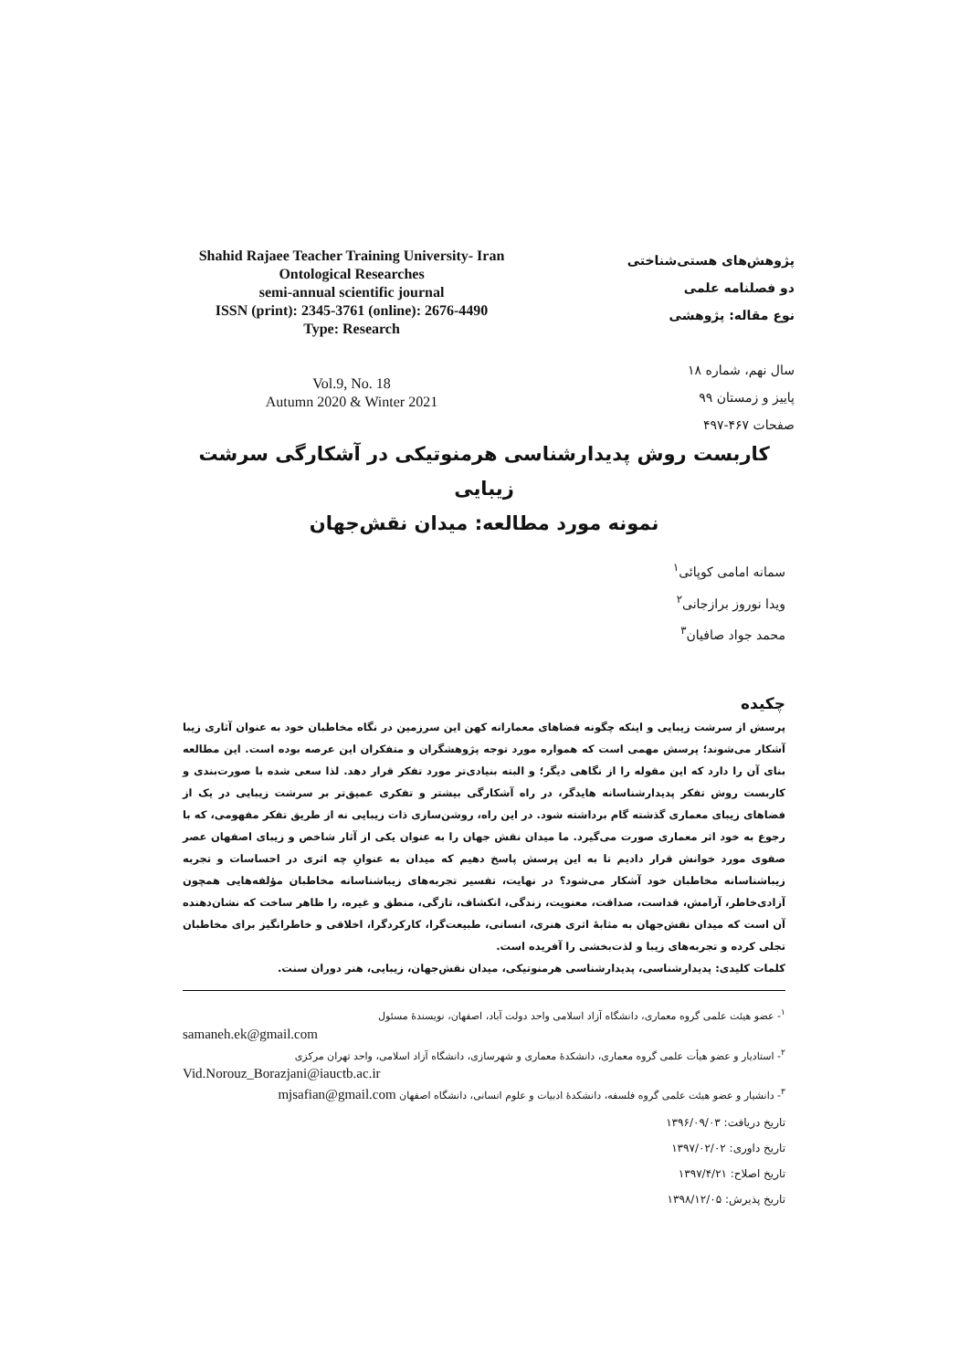Shahid Rajaee Teacher Training University- Iran
Ontological Researches
semi-annual scientific journal
ISSN (print): 2345-3761 (online): 2676-4490
Type: Research
Vol.9, No. 18
Autumn 2020 & Winter 2021
پژوهش‌های هستی‌شناختی
دو فصلنامه علمی
نوع مقاله: پژوهشی
سال نهم، شماره ۱۸
پاییز و زمستان ۹۹
صفحات ۴۶۷-۴۹۷
کاربست روش پدیدارشناسی هرمنوتیکی در آشکارگی سرشت زیبایی
نمونه مورد مطالعه: میدان نقش‌جهان
سمانه امامی کوپائی<sup>۱</sup>
ویدا نوروز برازجانی<sup>۲</sup>
محمد جواد صافیان<sup>۳</sup>
چکیده
پرسش از سرشت زیبایی و اینکه چگونه فضاهای معمارانه کهن این سرزمین در نگاه مخاطبان خود به عنوان آثاری زیبا آشکار می‌شوند؛ پرسش مهمی است که همواره مورد توجه پژوهشگران و متفکران این عرصه بوده است. این مطالعه بنای آن را دارد که این مقوله را از نگاهی دیگر؛ و البته بنیادی‌تر مورد تفکر قرار دهد. لذا سعی شده با صورت‌بندی و کاربست روش تفکر پدیدارشناسانه هایدگر، در راه آشکارگی بیشتر و تفکری عمیق‌تر بر سرشت زیبایی در یک از فضاهای زیبای معماری گذشته گام برداشته شود. در این راه، روشن‌سازی ذات زیبایی نه از طریق تفکر مفهومی، که با رجوع به خود اثر معماری صورت می‌گیرد. ما میدان نقش جهان را به عنوان یکی از آثار شاخص و زیبای اصفهان عصر صفوی مورد خوانش قرار دادیم تا به این پرسش پاسخ دهیم که میدان به عنوانِ چه اثری در احساسات و تجربه زیباشناسانه مخاطبان خود آشکار می‌شود؟ در نهایت، تفسیر تجربه‌های زیباشناسانه مخاطبان مؤلفه‌هایی همچون آزادی‌خاطر، آرامش، قداست، صداقت، معنویت، زندگی، انکشاف، تازگی، منطق و غیره، را ظاهر ساخت که نشان‌دهنده آن است که میدان نقش‌جهان به مثابهٔ اثری هنری، انسانی، طبیعت‌گرا، کارکردگرا، اخلاقی و خاطرانگیز برای مخاطبان تجلی کرده و تجربه‌های زیبا و لذت‌بخشی را آفریده است.
کلمات کلیدی: پدیدارشناسی، پدیدارشناسی هرمنوتیکی، میدان نقش‌جهان، زیبایی، هنر دوران سنت.
<sup>۱</sup>- عضو هیئت علمی گروه معماری، دانشگاه آزاد اسلامی واحد دولت آباد، اصفهان، نویسندهٔ مسئول
samaneh.ek@gmail.com
<sup>۲</sup>- استادیار و عضو هیأت علمی گروه معماری، دانشکدهٔ معماری و شهرسازی، دانشگاه آزاد اسلامی، واحد تهران مرکزی
Vid.Norouz_Borazjani@iauctb.ac.ir
<sup>۳</sup>- دانشیار و عضو هیئت علمی گروه فلسفه، دانشکدهٔ ادبیات و علوم انسانی، دانشگاه اصفهان mjsafian@gmail.com
تاریخ دریافت: ۱۳۹۶/۰۹/۰۳
تاریخ داوری: ۱۳۹۷/۰۲/۰۲
تاریخ اصلاح: ۱۳۹۷/۴/۲۱
تاریخ پذیرش: ۱۳۹۸/۱۲/۰۵